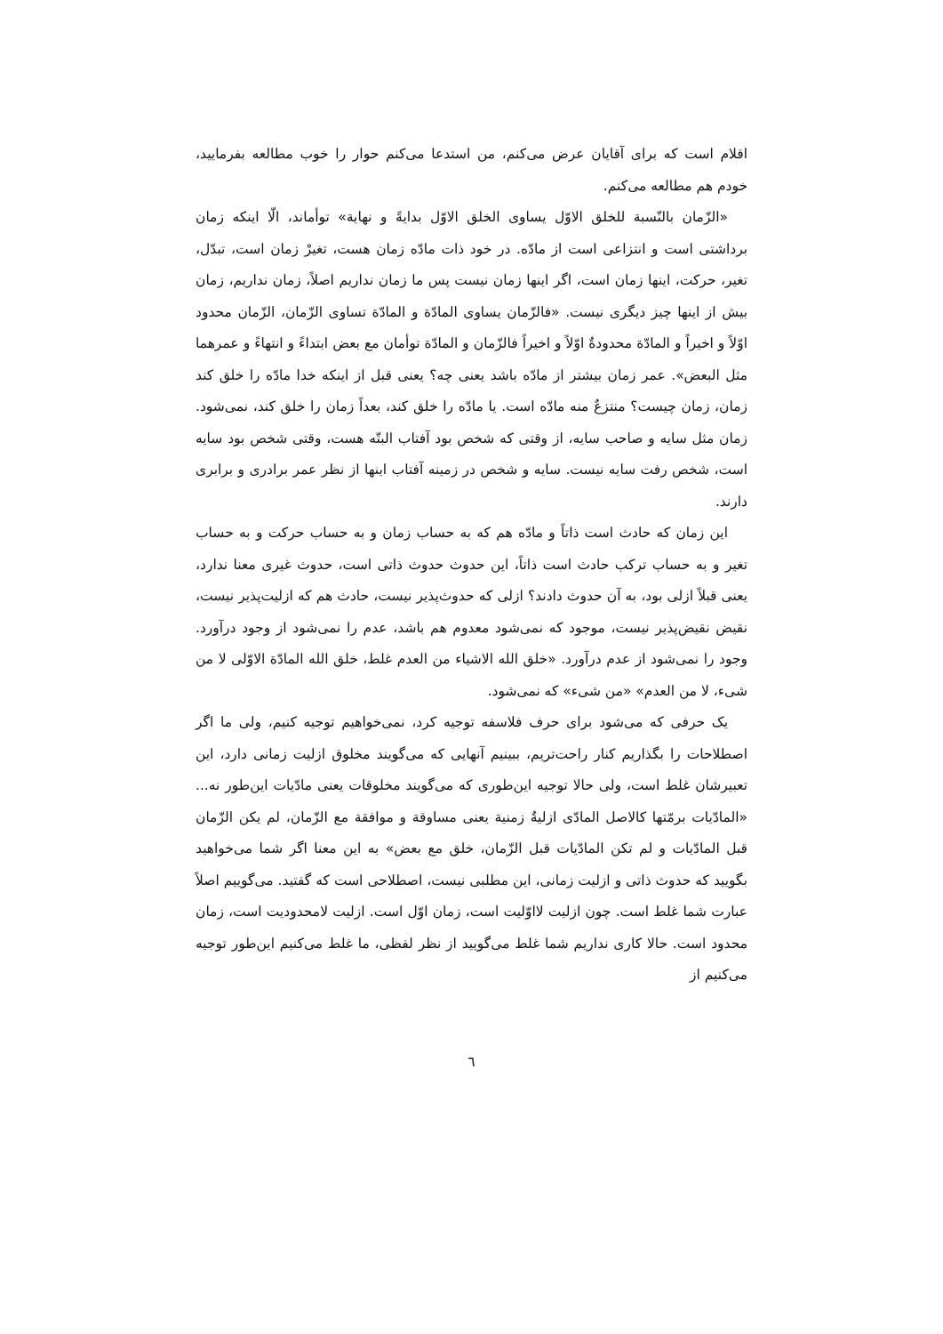اقلام است که برای آقایان عرض می‌کنم، من استدعا می‌کنم حوار را خوب مطالعه بفرمایید، خودم هم مطالعه می‌کنم.
«الزّمان بالنّسبة للخلق الاوّل یساوی الخلق الاوّل بدایةً و نهایة» توأماند، الّا اینکه زمان برداشتی است و انتزاعی است از مادّه. در خود ذات مادّه زمان هست، تغیرْ زمان است، تبدّل، تغیر، حرکت، اینها زمان است، اگر اینها زمان نیست پس ما زمان نداریم اصلاً، زمان نداریم، زمان بیش از اینها چیز دیگری نیست. «فالزّمان یساوی المادّة و المادّة تساوی الزّمان، الزّمان محدود اوّلاً و اخیراً و المادّة محدودةٌ اوّلاً و اخیراً فالزّمان و المادّة توأمان مع بعض ابتداءً و انتهاءً و عمرهما مثل البعض». عمر زمان بیشتر از مادّه باشد یعنی چه؟ یعنی قبل از اینکه خدا مادّه را خلق کند زمان، زمان چیست؟ منتزعٌ منه مادّه است. یا مادّه را خلق کند، بعداً زمان را خلق کند، نمی‌شود. زمان مثل سایه و صاحب سایه، از وقتی که شخص بود آفتاب البتّه هست، وقتی شخص بود سایه است، شخص رفت سایه نیست. سایه و شخص در زمینه آفتاب اینها از نظر عمر برادری و برابری دارند.
این زمان که حادث است ذاتاً و مادّه هم که به حساب زمان و به حساب حرکت و به حساب تغیر و به حساب ترکب حادث است ذاتاً، این حدوث حدوث ذاتی است، حدوث غیری معنا ندارد، یعنی قبلاً ازلی بود، به آن حدوث دادند؟ ازلی که حدوث‌پذیر نیست، حادث هم که ازلیت‌پذیر نیست، نقیض نقیض‌پذیر نیست، موجود که نمی‌شود معدوم هم باشد، عدم را نمی‌شود از وجود درآورد. وجود را نمی‌شود از عدم درآورد. «خلق الله الاشیاء من العدم غلط، خلق الله المادّة الاوّلی لا من شیء، لا من العدم» «من شیء» که نمی‌شود.
یک حرفی که می‌شود برای حرف فلاسفه توجیه کرد، نمی‌خواهیم توجیه کنیم، ولی ما اگر اصطلاحات را بگذاریم کنار راحت‌تریم، ببینیم آنهایی که می‌گویند مخلوق ازلیت زمانی دارد، این تعبیرشان غلط است، ولی حالا توجیه این‌طوری که می‌گویند مخلوقات یعنی مادّیات این‌طور نه... «المادّیات برمّتها کالاصل المادّی ازلیةٌ زمنیة یعنی مساوقة و موافقة مع الزّمان، لم یکن الزّمان قبل المادّیات و لم تکن المادّیات قبل الزّمان، خلق مع بعض» به این معنا اگر شما می‌خواهید بگویید که حدوث ذاتی و ازلیت زمانی، این مطلبی نیست، اصطلاحی است که گفتید. می‌گوییم اصلاً عبارت شما غلط است. چون ازلیت لااوّلیت است، زمان اوّل است. ازلیت لامحدودیت است، زمان محدود است. حالا کاری نداریم شما غلط می‌گویید از نظر لفظی، ما غلط می‌کنیم این‌طور توجیه می‌کنیم از
٦